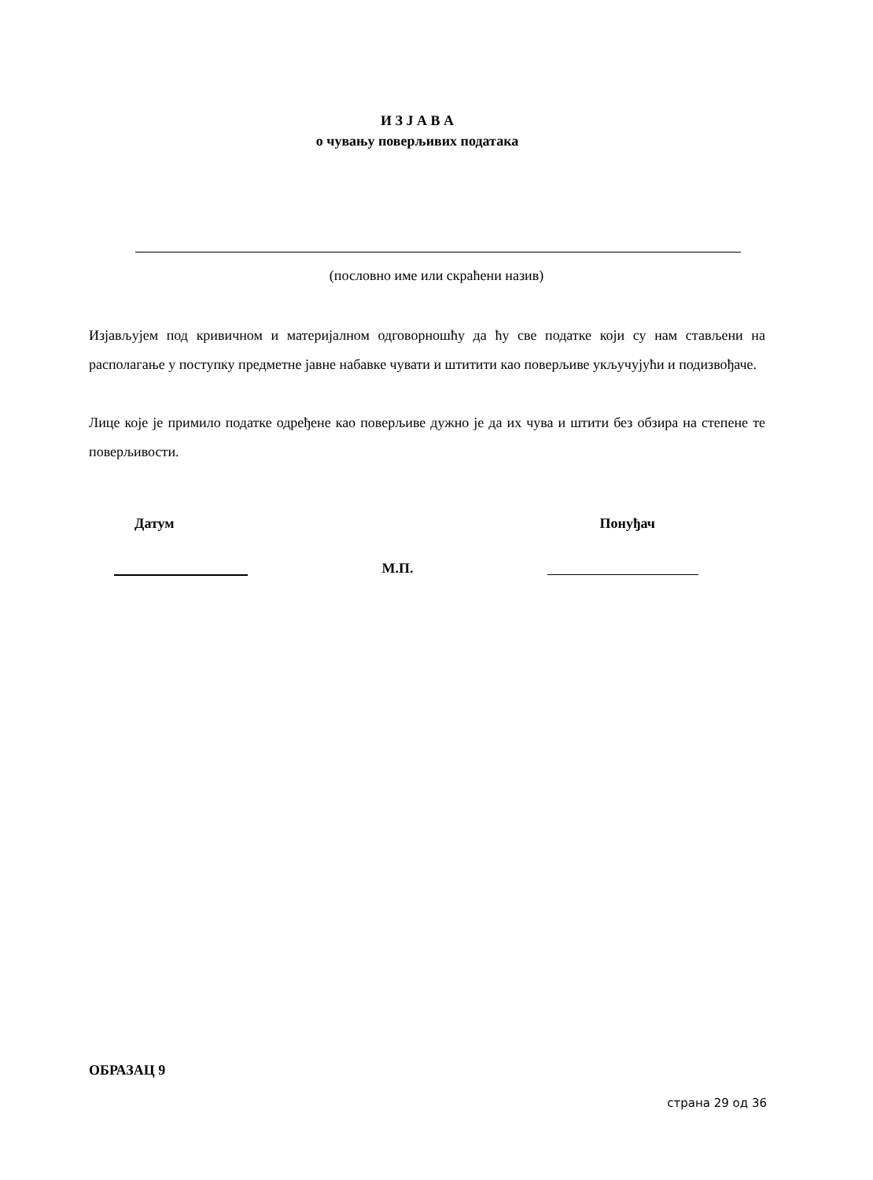И З Ј А В А
о чувању поверљивих података
(пословно име или скраћени назив)
Изјављујем под кривичном и материјалном одговорношћу да ћу све податке који су нам стављени на располагање у поступку предметне јавне набавке чувати и штитити као поверљиве укључујући и подизвођаче.
Лице које је примило податке одређене као поверљиве дужно је да их чува и штити без обзира на степене те поверљивости.
Датум Понуђач
М.П.
ОБРАЗАЦ 9
страна 29 од 36